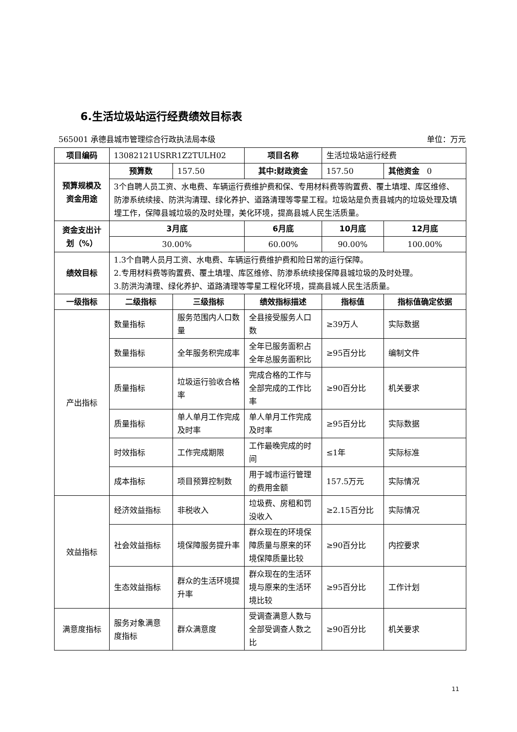6.生活垃圾站运行经费绩效目标表
565001 承德县城市管理综合行政执法局本级 单位：万元
| 项目编码 | 13082121USRR1Z2TULH02 | | 项目名称 | 生活垃圾站运行经费 | |
| 预算规模及资金用途 | 预算数 | 157.50 | 其中:财政资金 | 157.50 | 其他资金 0 |
| | 3个自聘人员工资、水电费、车辆运行费维护费和保、专用材料费等购置费、覆土填埋、库区维修、防渗系统续接、防洪沟清理、绿化养护、道路清理等零星工程。垃圾站是负责县城内的垃圾处理及填埋工作，保障县城垃圾的及时处理，美化环境，提高县城人民生活质量。 | | | | |
| 资金支出计划（%） | 3月底 | | 6月底 | 10月底 | 12月底 |
| | 30.00% | | 60.00% | 90.00% | 100.00% |
| 绩效目标 | 1.3个自聘人员月工资、水电费、车辆运行费维护费和险日常的运行保障。 2.专用材料费等购置费、覆土填埋、库区维修、防渗系统续接保障县城垃圾的及时处理。 3.防洪沟清理、绿化养护、道路清理等零星工程化环境，提高县城人民生活质量。 | | | | |
| 一级指标 | 二级指标 | 三级指标 | 绩效指标描述 | 指标值 | 指标值确定依据 |
| 产出指标 | 数量指标 | 服务范围内人口数量 | 全县接受服务人口数 | ≥39万人 | 实际数据 |
| | 数量指标 | 全年服务积完成率 | 全年已服务面积占全年总服务面积比 | ≥95百分比 | 编制文件 |
| | 质量指标 | 垃圾运行验收合格率 | 完成合格的工作与全部完成的工作比率 | ≥90百分比 | 机关要求 |
| | 质量指标 | 单人单月工作完成及时率 | 单人单月工作完成及时率 | ≥95百分比 | 实际数据 |
| | 时效指标 | 工作完成期限 | 工作最晚完成的时间 | ≤1年 | 实际标准 |
| | 成本指标 | 项目预算控制数 | 用于城市运行管理的费用金额 | 157.5万元 | 实际情况 |
| 效益指标 | 经济效益指标 | 非税收入 | 垃圾费、房租和罚没收入 | ≥2.15百分比 | 实际情况 |
| | 社会效益指标 | 境保障服务提升率 | 群众现在的环境保障质量与原来的环境保障质量比较 | ≥90百分比 | 内控要求 |
| | 生态效益指标 | 群众的生活环境提升率 | 群众现在的生活环境与原来的生活环境比较 | ≥95百分比 | 工作计划 |
| 满意度指标 | 服务对象满意度指标 | 群众满意度 | 受调查满意人数与全部受调查人数之比 | ≥90百分比 | 机关要求 |
11